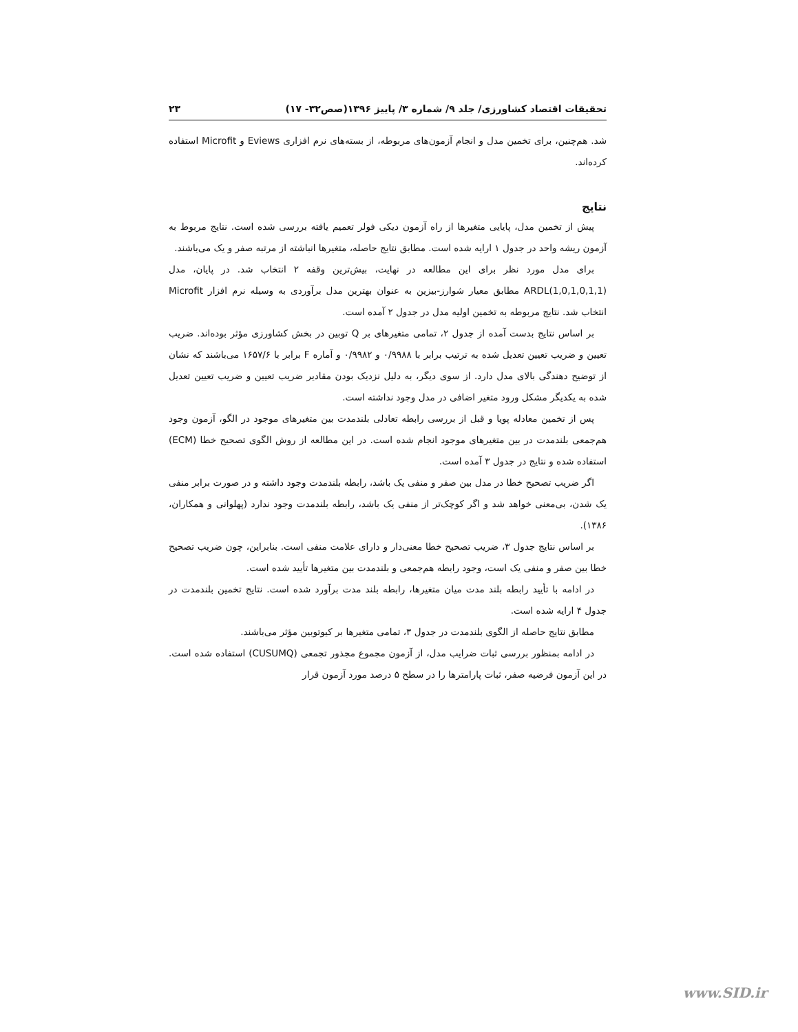تحقیقات اقتصاد کشاورزی/ جلد ۹/ شماره ۳/ پاییز ۱۳۹۶(صص۳۲- ۱۷) ۲۳
شد. هم‌چنین، برای تخمین مدل و انجام آزمون‌های مربوطه، از بسته‌های نرم افزاری Eviews و Microfit استفاده کرده‌اند.
نتایج
پیش از تخمین مدل، پایایی متغیرها از راه آزمون دیکی فولر تعمیم یافته بررسی شده است. نتایج مربوط به آزمون ریشه واحد در جدول ۱ ارایه شده است. مطابق نتایج حاصله، متغیرها انباشته از مرتبه صفر و یک می‌باشند.
برای مدل مورد نظر برای این مطالعه در نهایت، بیش‌ترین وقفه ۲ انتخاب شد. در پایان، مدل ARDL(1,0,1,0,1,1) مطابق معیار شوارز-بیزین به عنوان بهترین مدل برآوردی به وسیله نرم افزار Microfit انتخاب شد. نتایج مربوطه به تخمین اولیه مدل در جدول ۲ آمده است.
بر اساس نتایج بدست آمده از جدول ۲، تمامی متغیرهای بر Q توبین در بخش کشاورزی مؤثر بوده‌اند. ضریب تعیین و ضریب تعیین تعدیل شده به ترتیب برابر با ۰/۹۹۸۸ و ۰/۹۹۸۲ و آماره F برابر با ۱۶۵۷/۶ می‌باشند که نشان از توضیح دهندگی بالای مدل دارد. از سوی دیگر، به دلیل نزدیک بودن مقادیر ضریب تعیین و ضریب تعیین تعدیل شده به یکدیگر مشکل ورود متغیر اضافی در مدل وجود نداشته است.
پس از تخمین معادله پویا و قبل از بررسی رابطه تعادلی بلندمدت بین متغیرهای موجود در الگو، آزمون وجود هم‌جمعی بلندمدت در بین متغیرهای موجود انجام شده است. در این مطالعه از روش الگوی تصحیح خطا (ECM) استفاده شده و نتایج در جدول ۳ آمده است.
اگر ضریب تصحیح خطا در مدل بین صفر و منفی یک باشد، رابطه بلندمدت وجود داشته و در صورت برابر منفی یک شدن، بی‌معنی خواهد شد و اگر کوچک‌تر از منفی یک باشد، رابطه بلندمدت وجود ندارد (پهلوانی و همکاران، ۱۳۸۶).
بر اساس نتایج جدول ۳، ضریب تصحیح خطا معنی‌دار و دارای علامت منفی است. بنابراین، چون ضریب تصحیح خطا بین صفر و منفی یک است، وجود رابطه هم‌جمعی و بلندمدت بین متغیرها تأیید شده است.
در ادامه با تأیید رابطه بلند مدت میان متغیرها، رابطه بلند مدت برآورد شده است. نتایج تخمین بلندمدت در جدول ۴ ارایه شده است.
مطابق نتایج حاصله از الگوی بلندمدت در جدول ۳، تمامی متغیرها بر کیوتوبین مؤثر می‌باشند.
در ادامه بمنظور بررسی ثبات ضرایب مدل، از آزمون مجموع مجذور تجمعی (CUSUMQ) استفاده شده است. در این آزمون فرضیه صفر، ثبات پارامترها را در سطح ۵ درصد مورد آزمون قرار
www.SID.ir